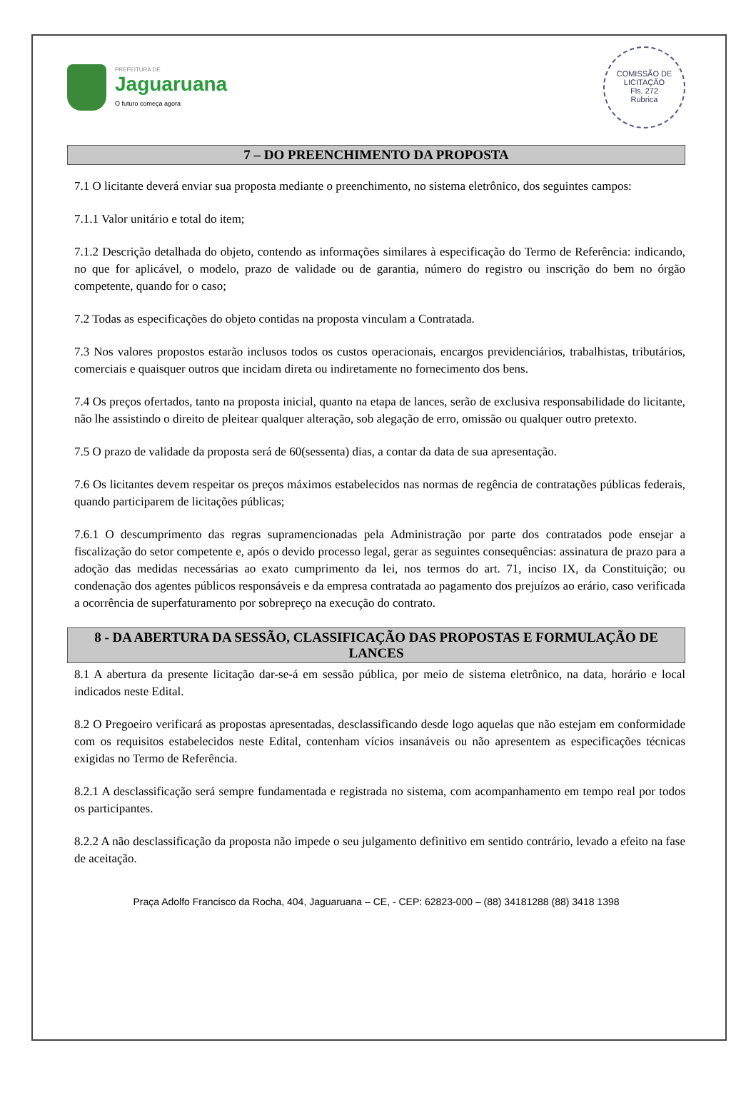PREFEITURA DE
Jaguaruana
O futuro começa agora
COMISSÃO DE LICITAÇÃO
Fls. 272
Rubrica
7 – DO PREENCHIMENTO DA PROPOSTA
7.1 O licitante deverá enviar sua proposta mediante o preenchimento, no sistema eletrônico, dos seguintes campos:
7.1.1 Valor unitário e total do item;
7.1.2 Descrição detalhada do objeto, contendo as informações similares à especificação do Termo de Referência: indicando, no que for aplicável, o modelo, prazo de validade ou de garantia, número do registro ou inscrição do bem no órgão competente, quando for o caso;
7.2 Todas as especificações do objeto contidas na proposta vinculam a Contratada.
7.3 Nos valores propostos estarão inclusos todos os custos operacionais, encargos previdenciários, trabalhistas, tributários, comerciais e quaisquer outros que incidam direta ou indiretamente no fornecimento dos bens.
7.4 Os preços ofertados, tanto na proposta inicial, quanto na etapa de lances, serão de exclusiva responsabilidade do licitante, não lhe assistindo o direito de pleitear qualquer alteração, sob alegação de erro, omissão ou qualquer outro pretexto.
7.5 O prazo de validade da proposta será de 60(sessenta) dias, a contar da data de sua apresentação.
7.6 Os licitantes devem respeitar os preços máximos estabelecidos nas normas de regência de contratações públicas federais, quando participarem de licitações públicas;
7.6.1 O descumprimento das regras supramencionadas pela Administração por parte dos contratados pode ensejar a fiscalização do setor competente e, após o devido processo legal, gerar as seguintes consequências: assinatura de prazo para a adoção das medidas necessárias ao exato cumprimento da lei, nos termos do art. 71, inciso IX, da Constituição; ou condenação dos agentes públicos responsáveis e da empresa contratada ao pagamento dos prejuízos ao erário, caso verificada a ocorrência de superfaturamento por sobrepreço na execução do contrato.
8 - DA ABERTURA DA SESSÃO, CLASSIFICAÇÃO DAS PROPOSTAS E FORMULAÇÃO DE LANCES
8.1 A abertura da presente licitação dar-se-á em sessão pública, por meio de sistema eletrônico, na data, horário e local indicados neste Edital.
8.2 O Pregoeiro verificará as propostas apresentadas, desclassificando desde logo aquelas que não estejam em conformidade com os requisitos estabelecidos neste Edital, contenham vícios insanáveis ou não apresentem as especificações técnicas exigidas no Termo de Referência.
8.2.1 A desclassificação será sempre fundamentada e registrada no sistema, com acompanhamento em tempo real por todos os participantes.
8.2.2 A não desclassificação da proposta não impede o seu julgamento definitivo em sentido contrário, levado a efeito na fase de aceitação.
Praça Adolfo Francisco da Rocha, 404, Jaguaruana – CE, - CEP: 62823-000 – (88) 34181288 (88) 3418 1398